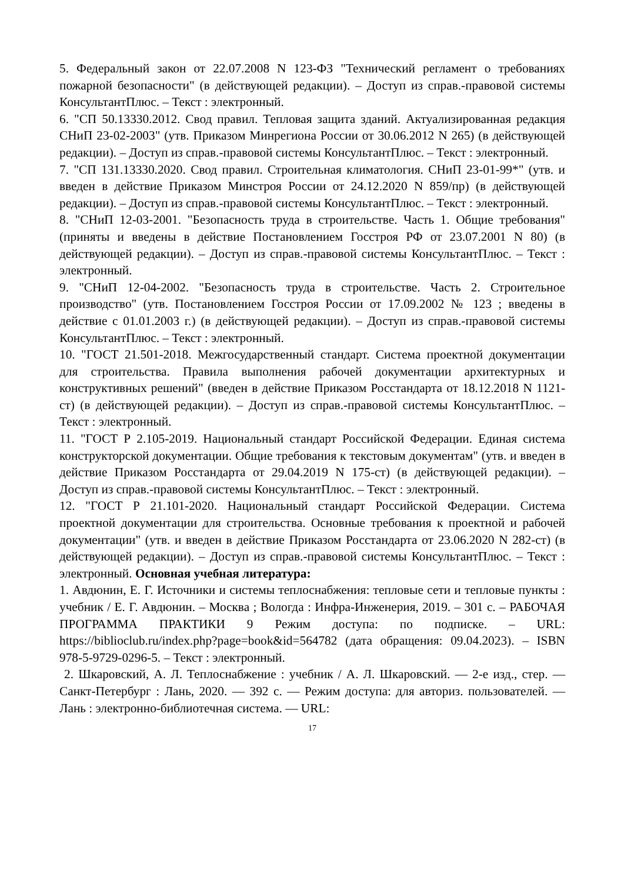5. Федеральный закон от 22.07.2008 N 123-ФЗ "Технический регламент о требованиях пожарной безопасности" (в действующей редакции). – Доступ из справ.-правовой системы КонсультантПлюс. – Текст : электронный.
6. "СП 50.13330.2012. Свод правил. Тепловая защита зданий. Актуализированная редакция СНиП 23-02-2003" (утв. Приказом Минрегиона России от 30.06.2012 N 265) (в действующей редакции). – Доступ из справ.-правовой системы КонсультантПлюс. – Текст : электронный.
7. "СП 131.13330.2020. Свод правил. Строительная климатология. СНиП 23-01-99*" (утв. и введен в действие Приказом Минстроя России от 24.12.2020 N 859/пр) (в действующей редакции). – Доступ из справ.-правовой системы КонсультантПлюс. – Текст : электронный.
8. "СНиП 12-03-2001. "Безопасность труда в строительстве. Часть 1. Общие требования" (приняты и введены в действие Постановлением Госстроя РФ от 23.07.2001 N 80) (в действующей редакции). – Доступ из справ.-правовой системы КонсультантПлюс. – Текст : электронный.
9. "СНиП 12-04-2002. "Безопасность труда в строительстве. Часть 2. Строительное производство" (утв. Постановлением Госстроя России от 17.09.2002 № 123 ; введены в действие с 01.01.2003 г.) (в действующей редакции). – Доступ из справ.-правовой системы КонсультантПлюс. – Текст : электронный.
10. "ГОСТ 21.501-2018. Межгосударственный стандарт. Система проектной документации для строительства. Правила выполнения рабочей документации архитектурных и конструктивных решений" (введен в действие Приказом Росстандарта от 18.12.2018 N 1121-ст) (в действующей редакции). – Доступ из справ.-правовой системы КонсультантПлюс. – Текст : электронный.
11. "ГОСТ Р 2.105-2019. Национальный стандарт Российской Федерации. Единая система конструкторской документации. Общие требования к текстовым документам" (утв. и введен в действие Приказом Росстандарта от 29.04.2019 N 175-ст) (в действующей редакции). – Доступ из справ.-правовой системы КонсультантПлюс. – Текст : электронный.
12. "ГОСТ Р 21.101-2020. Национальный стандарт Российской Федерации. Система проектной документации для строительства. Основные требования к проектной и рабочей документации" (утв. и введен в действие Приказом Росстандарта от 23.06.2020 N 282-ст) (в действующей редакции). – Доступ из справ.-правовой системы КонсультантПлюс. – Текст : электронный. Основная учебная литература:
1. Авдюнин, Е. Г. Источники и системы теплоснабжения: тепловые сети и тепловые пункты : учебник / Е. Г. Авдюнин. – Москва ; Вологда : Инфра-Инженерия, 2019. – 301 с. – РАБОЧАЯ ПРОГРАММА ПРАКТИКИ 9 Режим доступа: по подписке. – URL: https://biblioclub.ru/index.php?page=book&id=564782 (дата обращения: 09.04.2023). – ISBN 978-5-9729-0296-5. – Текст : электронный.
2. Шкаровский, А. Л. Теплоснабжение : учебник / А. Л. Шкаровский. — 2-е изд., стер. — Санкт-Петербург : Лань, 2020. — 392 с. — Режим доступа: для авториз. пользователей. — Лань : электронно-библиотечная система. — URL:
17